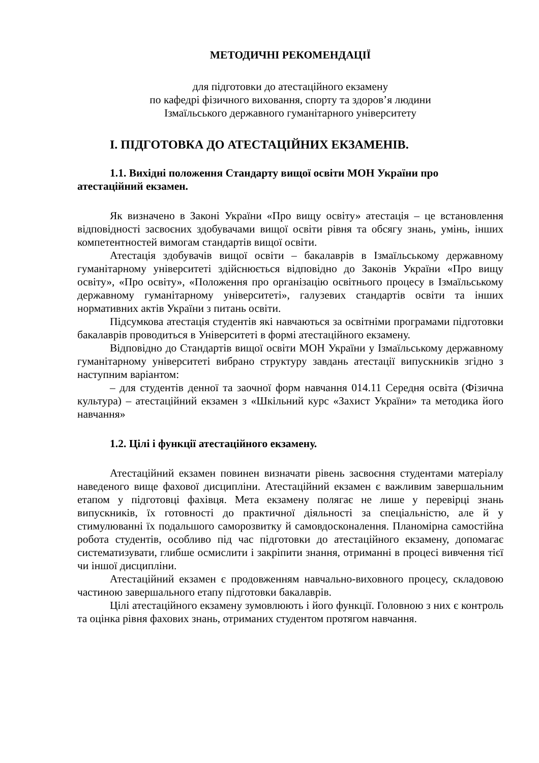МЕТОДИЧНІ РЕКОМЕНДАЦІЇ
для підготовки до атестаційного екзамену
по кафедрі фізичного виховання, спорту та здоров’я людини
Ізмаїльського державного гуманітарного університету
І. ПІДГОТОВКА ДО АТЕСТАЦІЙНИХ ЕКЗАМЕНІВ.
1.1. Вихідні положення Стандарту вищої освіти МОН України про атестаційний екзамен.
Як визначено в Законі України «Про вищу освіту» атестація – це встановлення відповідності засвоєних здобувачами вищої освіти рівня та обсягу знань, умінь, інших компетентностей вимогам стандартів вищої освіти.
Атестація здобувачів вищої освіти – бакалаврів в Ізмаїльському державному гуманітарному університеті здійснюється відповідно до Законів України «Про вищу освіту», «Про освіту», «Положення про організацію освітнього процесу в Ізмаїльському державному гуманітарному університеті», галузевих стандартів освіти та інших нормативних актів України з питань освіти.
Підсумкова атестація студентів які навчаються за освітніми програмами підготовки бакалаврів проводиться в Університеті в формі атестаційного екзамену.
Відповідно до Стандартів вищої освіти МОН України у Ізмаїльському державному гуманітарному університеті вибрано структуру завдань атестації випускників згідно з наступним варіантом:
– для студентів денної та заочної форм навчання 014.11 Середня освіта (Фізична культура) – атестаційний екзамен з «Шкільний курс «Захист України» та методика його навчання»
1.2. Цілі і функції атестаційного екзамену.
Атестаційний екзамен повинен визначати рівень засвоєння студентами матеріалу наведеного вище фахової дисципліни. Атестаційний екзамен є важливим завершальним етапом у підготовці фахівця. Мета екзамену полягає не лише у перевірці знань випускників, їх готовності до практичної діяльності за спеціальністю, але й у стимулюванні їх подальшого саморозвитку й самовдосконалення. Планомірна самостійна робота студентів, особливо під час підготовки до атестаційного екзамену, допомагає систематизувати, глибше осмислити і закріпити знання, отриманні в процесі вивчення тієї чи іншої дисципліни.
Атестаційний екзамен є продовженням навчально-виховного процесу, складовою частиною завершального етапу підготовки бакалаврів.
Цілі атестаційного екзамену зумовлюють і його функції. Головною з них є контроль та оцінка рівня фахових знань, отриманих студентом протягом навчання.